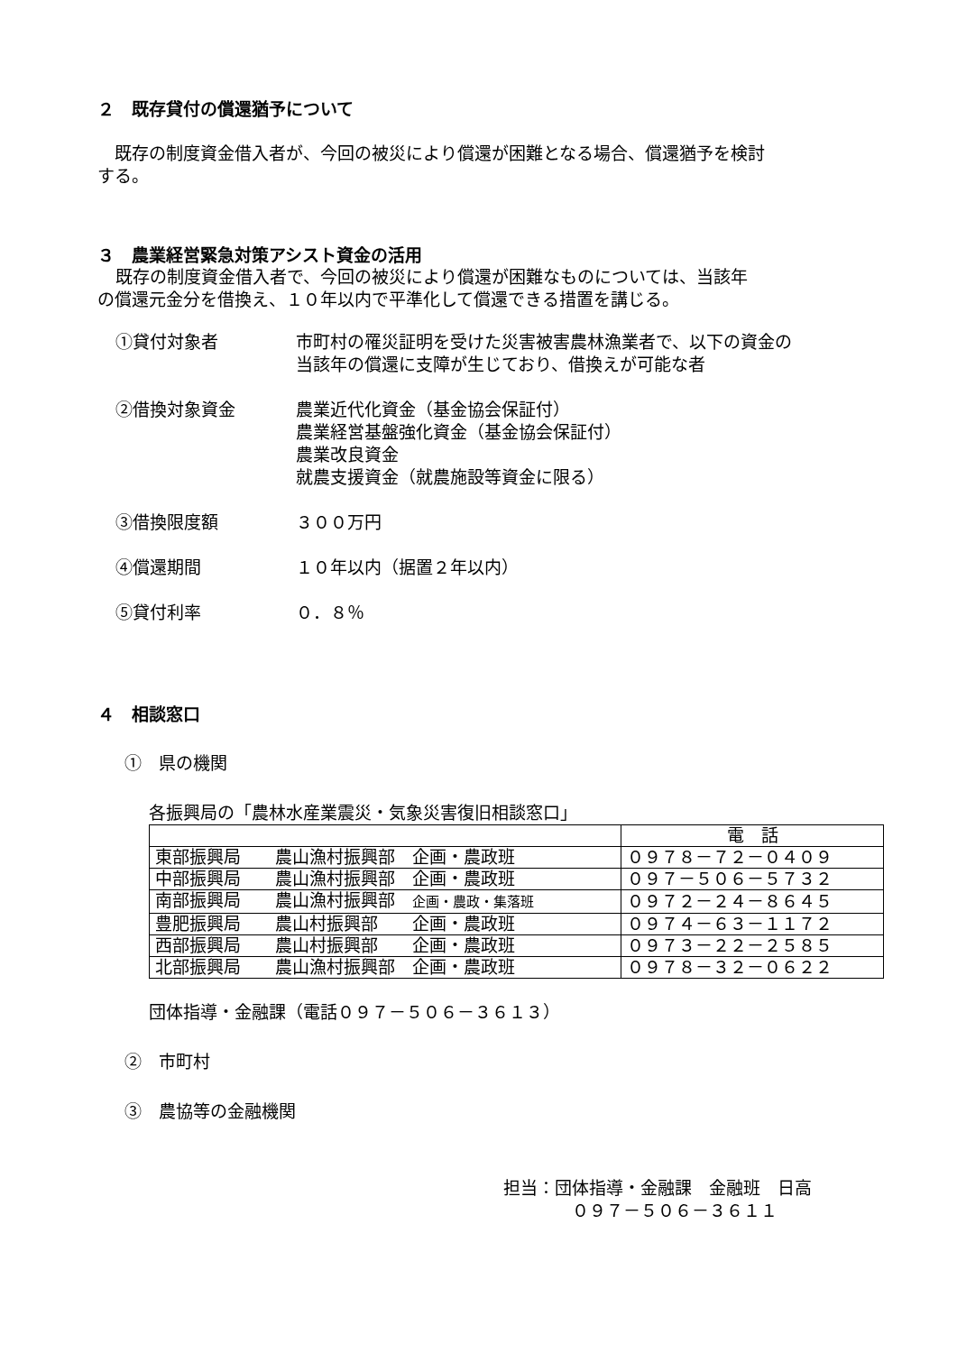２　既存貸付の償還猶予について
　既存の制度資金借入者が、今回の被災により償還が困難となる場合、償還猶予を検討
する。
３　農業経営緊急対策アシスト資金の活用
既存の制度資金借入者で、今回の被災により償還が困難なものについては、当該年
の償還元金分を借換え、１０年以内で平準化して償還できる措置を講じる。
①貸付対象者 市町村の罹災証明を受けた災害被害農林漁業者で、以下の資金の
当該年の償還に支障が生じており、借換えが可能な者
②借換対象資金 農業近代化資金（基金協会保証付）
農業経営基盤強化資金（基金協会保証付）
農業改良資金
就農支援資金（就農施設等資金に限る）
③借換限度額 ３００万円
④償還期間 １０年以内（据置２年以内）
⑤貸付利率 ０．８％
４　相談窓口
①　県の機関
各振興局の「農林水産業震災・気象災害復旧相談窓口」
| | 電 話 |
| --- | --- |
| 東部振興局 農山漁村振興部 企画・農政班 | ０９７８－７２－０４０９ |
| 中部振興局 農山漁村振興部 企画・農政班 | ０９７－５０６－５７３２ |
| 南部振興局 農山漁村振興部 企画・農政・集落班 | ０９７２－２４－８６４５ |
| 豊肥振興局 農山村振興部 企画・農政班 | ０９７４－６３－１１７２ |
| 西部振興局 農山村振興部 企画・農政班 | ０９７３－２２－２５８５ |
| 北部振興局 農山漁村振興部 企画・農政班 | ０９７８－３２－０６２２ |
団体指導・金融課（電話０９７－５０６－３６１３）
②　市町村
③　農協等の金融機関
担当：団体指導・金融課　金融班　日高
　　　　０９７－５０６－３６１１